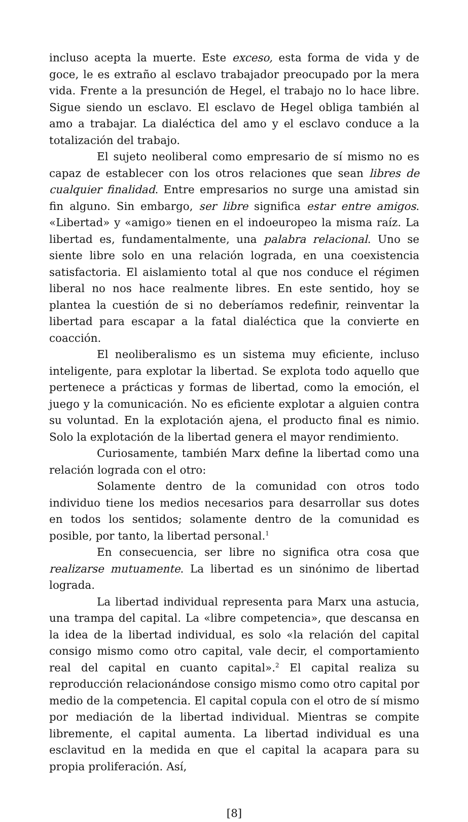incluso acepta la muerte. Este exceso, esta forma de vida y de goce, le es extraño al esclavo trabajador preocupado por la mera vida. Frente a la presunción de Hegel, el trabajo no lo hace libre. Sigue siendo un esclavo. El esclavo de Hegel obliga también al amo a trabajar. La dialéctica del amo y el esclavo conduce a la totalización del trabajo.
El sujeto neoliberal como empresario de sí mismo no es capaz de establecer con los otros relaciones que sean libres de cualquier finalidad. Entre empresarios no surge una amistad sin fin alguno. Sin embargo, ser libre significa estar entre amigos. «Libertad» y «amigo» tienen en el indoeuropeo la misma raíz. La libertad es, fundamentalmente, una palabra relacional. Uno se siente libre solo en una relación lograda, en una coexistencia satisfactoria. El aislamiento total al que nos conduce el régimen liberal no nos hace realmente libres. En este sentido, hoy se plantea la cuestión de si no deberíamos redefinir, reinventar la libertad para escapar a la fatal dialéctica que la convierte en coacción.
El neoliberalismo es un sistema muy eficiente, incluso inteligente, para explotar la libertad. Se explota todo aquello que pertenece a prácticas y formas de libertad, como la emoción, el juego y la comunicación. No es eficiente explotar a alguien contra su voluntad. En la explotación ajena, el producto final es nimio. Solo la explotación de la libertad genera el mayor rendimiento.
Curiosamente, también Marx define la libertad como una relación lograda con el otro:
Solamente dentro de la comunidad con otros todo individuo tiene los medios necesarios para desarrollar sus dotes en todos los sentidos; solamente dentro de la comunidad es posible, por tanto, la libertad personal.<sup>1</sup>
En consecuencia, ser libre no significa otra cosa que realizarse mutuamente. La libertad es un sinónimo de libertad lograda.
La libertad individual representa para Marx una astucia, una trampa del capital. La «libre competencia», que descansa en la idea de la libertad individual, es solo «la relación del capital consigo mismo como otro capital, vale decir, el comportamiento real del capital en cuanto capital».<sup>2</sup> El capital realiza su reproducción relacionándose consigo mismo como otro capital por medio de la competencia. El capital copula con el otro de sí mismo por mediación de la libertad individual. Mientras se compite libremente, el capital aumenta. La libertad individual es una esclavitud en la medida en que el capital la acapara para su propia proliferación. Así,
[8]